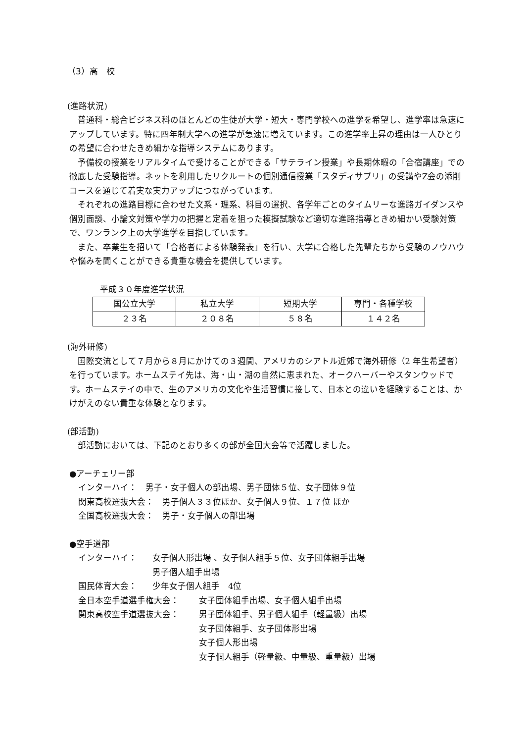（3）高　校
(進路状況)
普通科・総合ビジネス科のほとんどの生徒が大学・短大・専門学校への進学を希望し、進学率は急速にアップしています。特に四年制大学への進学が急速に増えています。この進学率上昇の理由は一人ひとりの希望に合わせたきめ細かな指導システムにあります。
予備校の授業をリアルタイムで受けることができる「サテライン授業」や長期休暇の「合宿講座」での徹底した受験指導。ネットを利用したリクルートの個別通信授業「スタディサプリ」の受講やZ会の添削コースを通じて着実な実力アップにつながっています。
それぞれの進路目標に合わせた文系・理系、科目の選択、各学年ごとのタイムリーな進路ガイダンスや個別面談、小論文対策や学力の把握と定着を狙った模擬試験など適切な進路指導ときめ細かい受験対策で、ワンランク上の大学進学を目指しています。
また、卒業生を招いて「合格者による体験発表」を行い、大学に合格した先輩たちから受験のノウハウや悩みを聞くことができる貴重な機会を提供しています。
平成３０年度進学状況
| 国公立大学 | 私立大学 | 短期大学 | 専門・各種学校 |
| ２３名 | ２０８名 | ５８名 | １４２名 |
(海外研修)
国際交流として７月から８月にかけての３週間、アメリカのシアトル近郊で海外研修（2 年生希望者）を行っています。ホームステイ先は、海・山・湖の自然に恵まれた、オークハーバーやスタンウッドです。ホームステイの中で、生のアメリカの文化や生活習慣に接して、日本との違いを経験することは、かけがえのない貴重な体験となります。
(部活動)
部活動においては、下記のとおり多くの部が全国大会等で活躍しました。
●アーチェリー部
インターハイ：　男子・女子個人の部出場、男子団体５位、女子団体９位
関東高校選抜大会：　男子個人３３位ほか、女子個人９位、１７位 ほか
全国高校選抜大会：　男子・女子個人の部出場
●空手道部
インターハイ： 女子個人形出場 、女子個人組手５位、女子団体組手出場
男子個人組手出場
国民体育大会： 少年女子個人組手　4位
全日本空手道選手権大会： 女子団体組手出場、女子個人組手出場
関東高校空手道選抜大会： 男子団体組手、男子個人組手（軽量級）出場
女子団体組手、女子団体形出場
女子個人形出場
女子個人組手（軽量級、中量級、重量級）出場